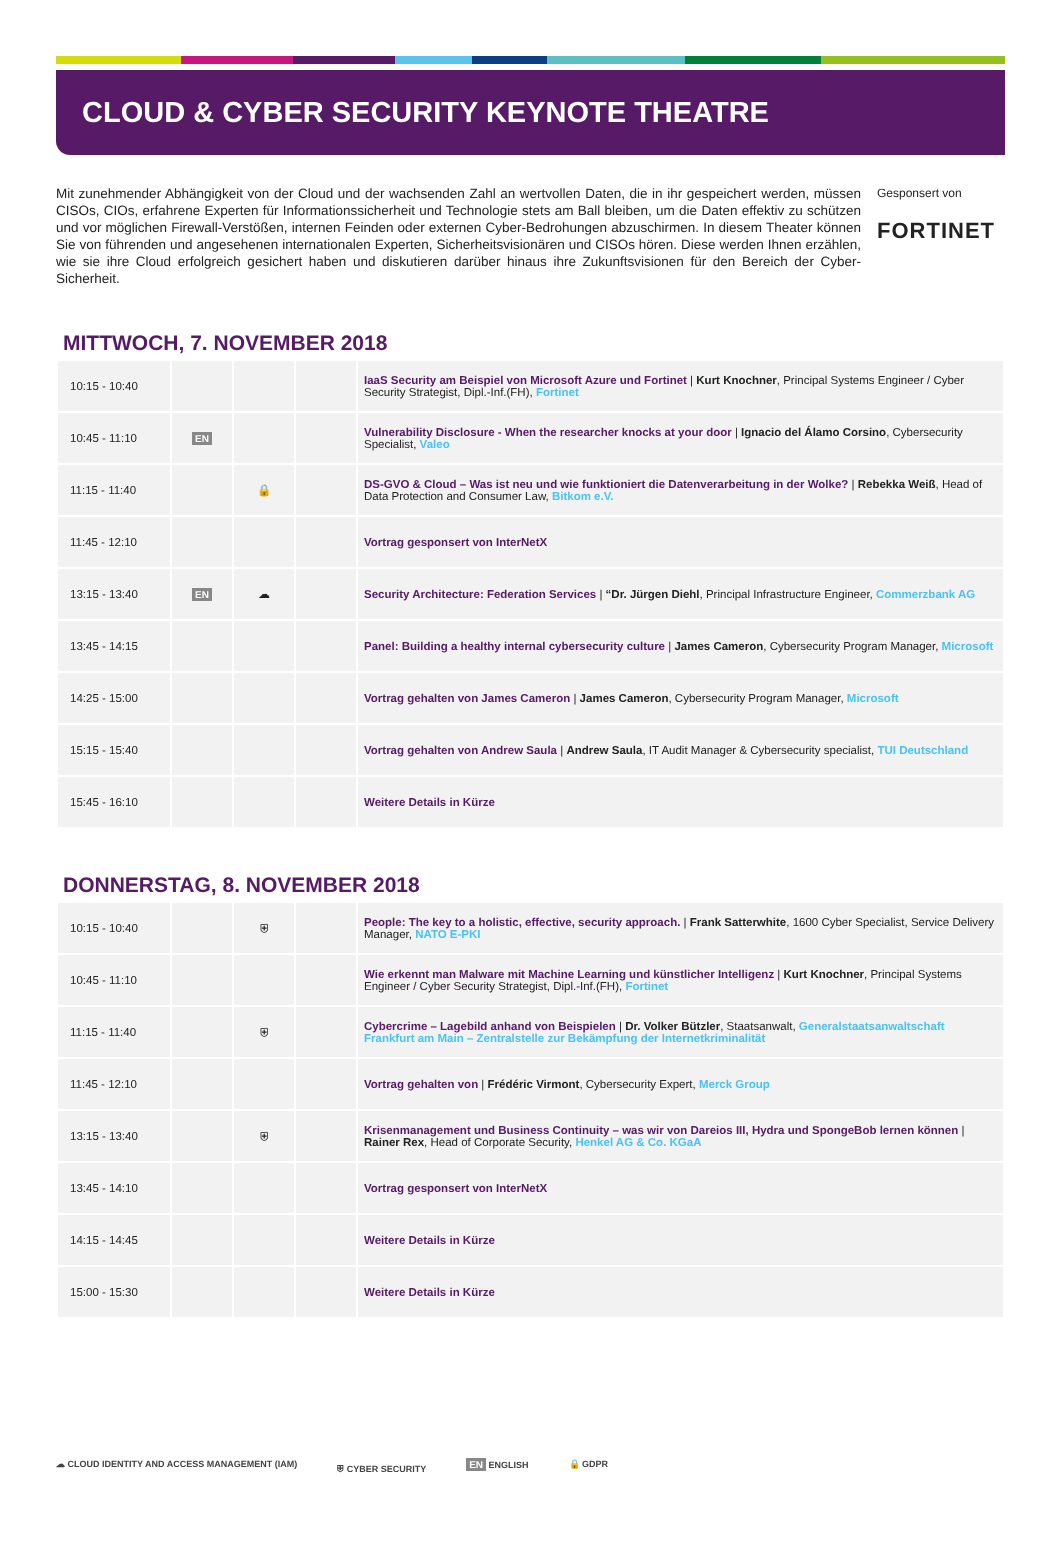CLOUD & CYBER SECURITY KEYNOTE THEATRE
Mit zunehmender Abhängigkeit von der Cloud und der wachsenden Zahl an wertvollen Daten, die in ihr gespeichert werden, müssen CISOs, CIOs, erfahrene Experten für Informationssicherheit und Technologie stets am Ball bleiben, um die Daten effektiv zu schützen und vor möglichen Firewall-Verstößen, internen Feinden oder externen Cyber-Bedrohungen abzuschirmen. In diesem Theater können Sie von führenden und angesehenen internationalen Experten, Sicherheitsvisionären und CISOs hören. Diese werden Ihnen erzählen, wie sie ihre Cloud erfolgreich gesichert haben und diskutieren darüber hinaus ihre Zukunftsvisionen für den Bereich der Cyber-Sicherheit.
Gesponsert von
FORTINET
MITTWOCH, 7. NOVEMBER 2018
| 10:15 - 10:40 | | | | IaaS Security am Beispiel von Microsoft Azure und Fortinet / Kurt Knochner , Principal Systems Engineer / Cyber Security Strategist, Dipl.-Inf.(FH), Fortinet |
| 10:45 - 11:10 | EN | | | Vulnerability Disclosure - When the researcher knocks at your door / Ignacio del Álamo Corsino , Cybersecurity Specialist, Valeo |
| 11:15 - 11:40 | | 🔒 | | DS-GVO & Cloud – Was ist neu und wie funktioniert die Datenverarbeitung in der Wolke? / Rebekka Weiß , Head of Data Protection and Consumer Law, Bitkom e.V. |
| 11:45 - 12:10 | | | | Vortrag gesponsert von InterNetX |
| 13:15 - 13:40 | EN | ☁ | | Security Architecture: Federation Services / “Dr. Jürgen Diehl , Principal Infrastructure Engineer, Commerzbank AG |
| 13:45 - 14:15 | | | | Panel: Building a healthy internal cybersecurity culture / James Cameron , Cybersecurity Program Manager, Microsoft |
| 14:25 - 15:00 | | | | Vortrag gehalten von James Cameron / James Cameron , Cybersecurity Program Manager, Microsoft |
| 15:15 - 15:40 | | | | Vortrag gehalten von Andrew Saula / Andrew Saula , IT Audit Manager & Cybersecurity specialist, TUI Deutschland |
| 15:45 - 16:10 | | | | Weitere Details in Kürze |
DONNERSTAG, 8. NOVEMBER 2018
| 10:15 - 10:40 | | ⛨ | | People: The key to a holistic, effective, security approach. / Frank Satterwhite , 1600 Cyber Specialist, Service Delivery Manager, NATO E-PKI |
| 10:45 - 11:10 | | | | Wie erkennt man Malware mit Machine Learning und künstlicher Intelligenz / Kurt Knochner , Principal Systems Engineer / Cyber Security Strategist, Dipl.-Inf.(FH), Fortinet |
| 11:15 - 11:40 | | ⛨ | | Cybercrime – Lagebild anhand von Beispielen / Dr. Volker Bützler , Staatsanwalt, Generalstaatsanwaltschaft Frankfurt am Main – Zentralstelle zur Bekämpfung der Internetkriminalität |
| 11:45 - 12:10 | | | | Vortrag gehalten von / Frédéric Virmont , Cybersecurity Expert, Merck Group |
| 13:15 - 13:40 | | ⛨ | | Krisenmanagement und Business Continuity – was wir von Dareios III, Hydra und SpongeBob lernen können / Rainer Rex , Head of Corporate Security, Henkel AG & Co. KGaA |
| 13:45 - 14:10 | | | | Vortrag gesponsert von InterNetX |
| 14:15 - 14:45 | | | | Weitere Details in Kürze |
| 15:00 - 15:30 | | | | Weitere Details in Kürze |
☁ CLOUD IDENTITY AND ACCESS MANAGEMENT (IAM)
⛨ CYBER SECURITY EN ENGLISH 🔒 GDPR